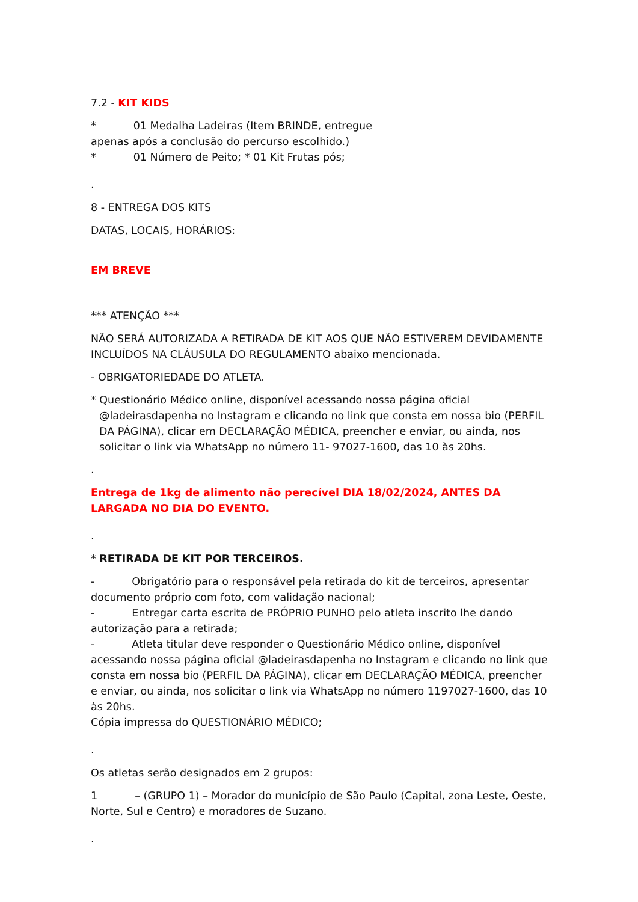7.2 - KIT KIDS
* 01 Medalha Ladeiras (Item BRINDE, entregue
apenas após a conclusão do percurso escolhido.)
* 01 Número de Peito; * 01 Kit Frutas pós;
.
8 - ENTREGA DOS KITS
DATAS, LOCAIS, HORÁRIOS:
EM BREVE
*** ATENÇÃO ***
NÃO SERÁ AUTORIZADA A RETIRADA DE KIT AOS QUE NÃO ESTIVEREM DEVIDAMENTE INCLUÍDOS NA CLÁUSULA DO REGULAMENTO abaixo mencionada.
- OBRIGATORIEDADE DO ATLETA.
* Questionário Médico online, disponível acessando nossa página oficial @ladeirasdapenha no Instagram e clicando no link que consta em nossa bio (PERFIL DA PÁGINA), clicar em DECLARAÇÃO MÉDICA, preencher e enviar, ou ainda, nos solicitar o link via WhatsApp no número 11- 97027-1600, das 10 às 20hs.
.
Entrega de 1kg de alimento não perecível DIA 18/02/2024, ANTES DA LARGADA NO DIA DO EVENTO.
.
* RETIRADA DE KIT POR TERCEIROS.
- Obrigatório para o responsável pela retirada do kit de terceiros, apresentar documento próprio com foto, com validação nacional;
- Entregar carta escrita de PRÓPRIO PUNHO pelo atleta inscrito lhe dando autorização para a retirada;
- Atleta titular deve responder o Questionário Médico online, disponível acessando nossa página oficial @ladeirasdapenha no Instagram e clicando no link que consta em nossa bio (PERFIL DA PÁGINA), clicar em DECLARAÇÃO MÉDICA, preencher e enviar, ou ainda, nos solicitar o link via WhatsApp no número 1197027-1600, das 10 às 20hs.
Cópia impressa do QUESTIONÁRIO MÉDICO;
.
Os atletas serão designados em 2 grupos:
1 – (GRUPO 1) – Morador do município de São Paulo (Capital, zona Leste, Oeste, Norte, Sul e Centro) e moradores de Suzano.
.